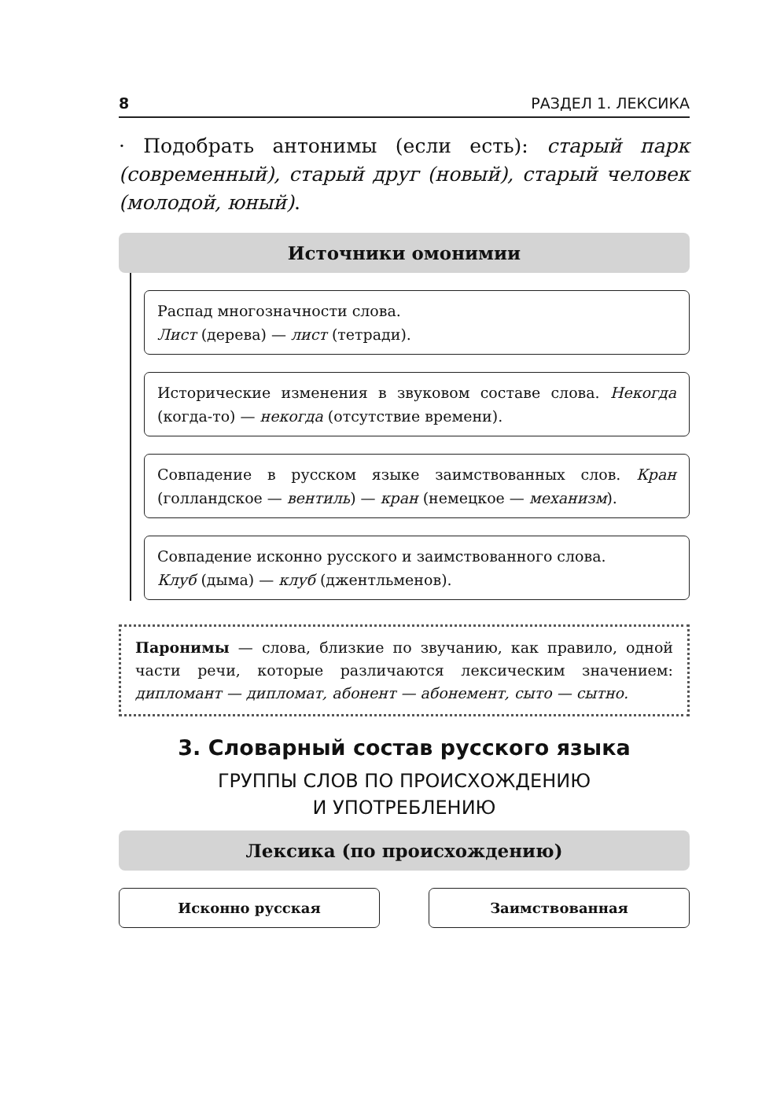8 РАЗДЕЛ 1. ЛЕКСИКА
· Подобрать антонимы (если есть): старый парк (современный), старый друг (новый), старый человек (молодой, юный).
Источники омонимии
Распад многозначности слова.
Лист (дерева) — лист (тетради).
Исторические изменения в звуковом составе слова. Некогда (когда-то) — некогда (отсутствие времени).
Совпадение в русском языке заимствованных слов. Кран (голландское — вентиль) — кран (немецкое — механизм).
Совпадение исконно русского и заимствованного слова.
Клуб (дыма) — клуб (джентльменов).
Паронимы — слова, близкие по звучанию, как правило, одной части речи, которые различаются лексическим значением: дипломант — дипломат, абонент — абонемент, сыто — сытно.
3. Словарный состав русского языка
ГРУППЫ СЛОВ ПО ПРОИСХОЖДЕНИЮ
И УПОТРЕБЛЕНИЮ
Лексика (по происхождению)
Исконно русская Заимствованная